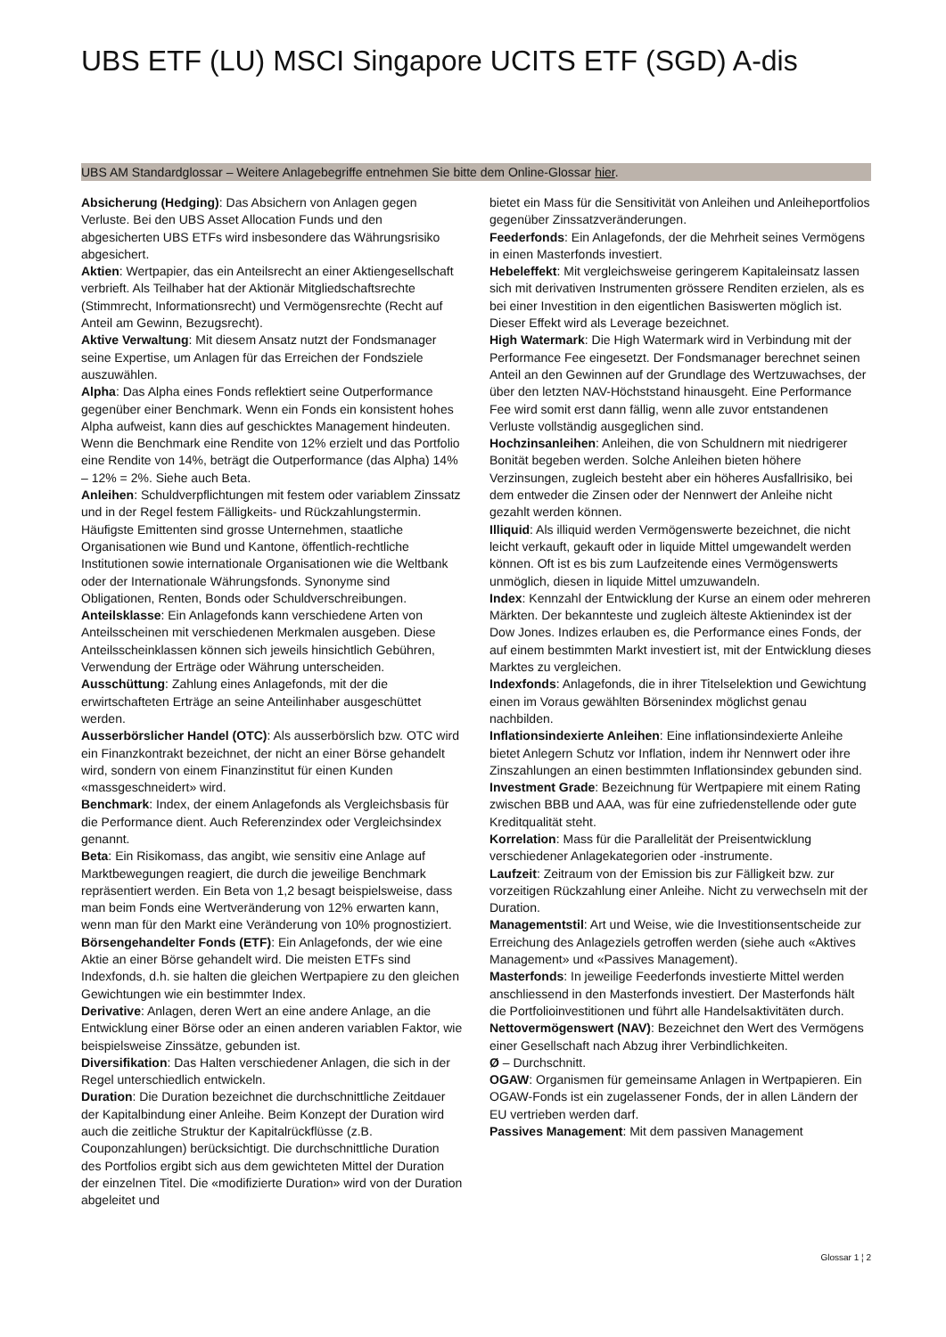UBS ETF (LU) MSCI Singapore UCITS ETF (SGD) A-dis
UBS AM Standardglossar – Weitere Anlagebegriffe entnehmen Sie bitte dem Online-Glossar hier.
Absicherung (Hedging): Das Absichern von Anlagen gegen Verluste. Bei den UBS Asset Allocation Funds und den abgesicherten UBS ETFs wird insbesondere das Währungsrisiko abgesichert.
Aktien: Wertpapier, das ein Anteilsrecht an einer Aktiengesellschaft verbrieft. Als Teilhaber hat der Aktionär Mitgliedschaftsrechte (Stimmrecht, Informationsrecht) und Vermögensrechte (Recht auf Anteil am Gewinn, Bezugsrecht).
Aktive Verwaltung: Mit diesem Ansatz nutzt der Fondsmanager seine Expertise, um Anlagen für das Erreichen der Fondsziele auszuwählen.
Alpha: Das Alpha eines Fonds reflektiert seine Outperformance gegenüber einer Benchmark. Wenn ein Fonds ein konsistent hohes Alpha aufweist, kann dies auf geschicktes Management hindeuten. Wenn die Benchmark eine Rendite von 12% erzielt und das Portfolio eine Rendite von 14%, beträgt die Outperformance (das Alpha) 14% – 12% = 2%. Siehe auch Beta.
Anleihen: Schuldverpflichtungen mit festem oder variablem Zinssatz und in der Regel festem Fälligkeits- und Rückzahlungstermin. Häufigste Emittenten sind grosse Unternehmen, staatliche Organisationen wie Bund und Kantone, öffentlich-rechtliche Institutionen sowie internationale Organisationen wie die Weltbank oder der Internationale Währungsfonds. Synonyme sind Obligationen, Renten, Bonds oder Schuldverschreibungen.
Anteilsklasse: Ein Anlagefonds kann verschiedene Arten von Anteilsscheinen mit verschiedenen Merkmalen ausgeben. Diese Anteilsscheinklassen können sich jeweils hinsichtlich Gebühren, Verwendung der Erträge oder Währung unterscheiden.
Ausschüttung: Zahlung eines Anlagefonds, mit der die erwirtschafteten Erträge an seine Anteilinhaber ausgeschüttet werden.
Ausserbörslicher Handel (OTC): Als ausserbörslich bzw. OTC wird ein Finanzkontrakt bezeichnet, der nicht an einer Börse gehandelt wird, sondern von einem Finanzinstitut für einen Kunden «massgeschneidert» wird.
Benchmark: Index, der einem Anlagefonds als Vergleichsbasis für die Performance dient. Auch Referenzindex oder Vergleichsindex genannt.
Beta: Ein Risikomass, das angibt, wie sensitiv eine Anlage auf Marktbewegungen reagiert, die durch die jeweilige Benchmark repräsentiert werden. Ein Beta von 1,2 besagt beispielsweise, dass man beim Fonds eine Wertveränderung von 12% erwarten kann, wenn man für den Markt eine Veränderung von 10% prognostiziert.
Börsengehandelter Fonds (ETF): Ein Anlagefonds, der wie eine Aktie an einer Börse gehandelt wird. Die meisten ETFs sind Indexfonds, d.h. sie halten die gleichen Wertpapiere zu den gleichen Gewichtungen wie ein bestimmter Index.
Derivative: Anlagen, deren Wert an eine andere Anlage, an die Entwicklung einer Börse oder an einen anderen variablen Faktor, wie beispielsweise Zinssätze, gebunden ist.
Diversifikation: Das Halten verschiedener Anlagen, die sich in der Regel unterschiedlich entwickeln.
Duration: Die Duration bezeichnet die durchschnittliche Zeitdauer der Kapitalbindung einer Anleihe. Beim Konzept der Duration wird auch die zeitliche Struktur der Kapitalrückflüsse (z.B. Couponzahlungen) berücksichtigt. Die durchschnittliche Duration des Portfolios ergibt sich aus dem gewichteten Mittel der Duration der einzelnen Titel. Die «modifizierte Duration» wird von der Duration abgeleitet und
bietet ein Mass für die Sensitivität von Anleihen und Anleiheportfolios gegenüber Zinssatzveränderungen.
Feederfonds: Ein Anlagefonds, der die Mehrheit seines Vermögens in einen Masterfonds investiert.
Hebeleffekt: Mit vergleichsweise geringerem Kapitaleinsatz lassen sich mit derivativen Instrumenten grössere Renditen erzielen, als es bei einer Investition in den eigentlichen Basiswerten möglich ist. Dieser Effekt wird als Leverage bezeichnet.
High Watermark: Die High Watermark wird in Verbindung mit der Performance Fee eingesetzt. Der Fondsmanager berechnet seinen Anteil an den Gewinnen auf der Grundlage des Wertzuwachses, der über den letzten NAV-Höchststand hinausgeht. Eine Performance Fee wird somit erst dann fällig, wenn alle zuvor entstandenen Verluste vollständig ausgeglichen sind.
Hochzinsanleihen: Anleihen, die von Schuldnern mit niedrigerer Bonität begeben werden. Solche Anleihen bieten höhere Verzinsungen, zugleich besteht aber ein höheres Ausfallrisiko, bei dem entweder die Zinsen oder der Nennwert der Anleihe nicht gezahlt werden können.
Illiquid: Als illiquid werden Vermögenswerte bezeichnet, die nicht leicht verkauft, gekauft oder in liquide Mittel umgewandelt werden können. Oft ist es bis zum Laufzeitende eines Vermögenswerts unmöglich, diesen in liquide Mittel umzuwandeln.
Index: Kennzahl der Entwicklung der Kurse an einem oder mehreren Märkten. Der bekannteste und zugleich älteste Aktienindex ist der Dow Jones. Indizes erlauben es, die Performance eines Fonds, der auf einem bestimmten Markt investiert ist, mit der Entwicklung dieses Marktes zu vergleichen.
Indexfonds: Anlagefonds, die in ihrer Titelselektion und Gewichtung einen im Voraus gewählten Börsenindex möglichst genau nachbilden.
Inflationsindexierte Anleihen: Eine inflationsindexierte Anleihe bietet Anlegern Schutz vor Inflation, indem ihr Nennwert oder ihre Zinszahlungen an einen bestimmten Inflationsindex gebunden sind.
Investment Grade: Bezeichnung für Wertpapiere mit einem Rating zwischen BBB und AAA, was für eine zufriedenstellende oder gute Kreditqualität steht.
Korrelation: Mass für die Parallelität der Preisentwicklung verschiedener Anlagekategorien oder -instrumente.
Laufzeit: Zeitraum von der Emission bis zur Fälligkeit bzw. zur vorzeitigen Rückzahlung einer Anleihe. Nicht zu verwechseln mit der Duration.
Managementstil: Art und Weise, wie die Investitionsentscheide zur Erreichung des Anlageziels getroffen werden (siehe auch «Aktives Management» und «Passives Management).
Masterfonds: In jeweilige Feederfonds investierte Mittel werden anschliessend in den Masterfonds investiert. Der Masterfonds hält die Portfolioinvestitionen und führt alle Handelsaktivitäten durch.
Nettovermögenswert (NAV): Bezeichnet den Wert des Vermögens einer Gesellschaft nach Abzug ihrer Verbindlichkeiten.
Ø – Durchschnitt.
OGAW: Organismen für gemeinsame Anlagen in Wertpapieren. Ein OGAW-Fonds ist ein zugelassener Fonds, der in allen Ländern der EU vertrieben werden darf.
Passives Management: Mit dem passiven Management
Glossar 1 ¦ 2